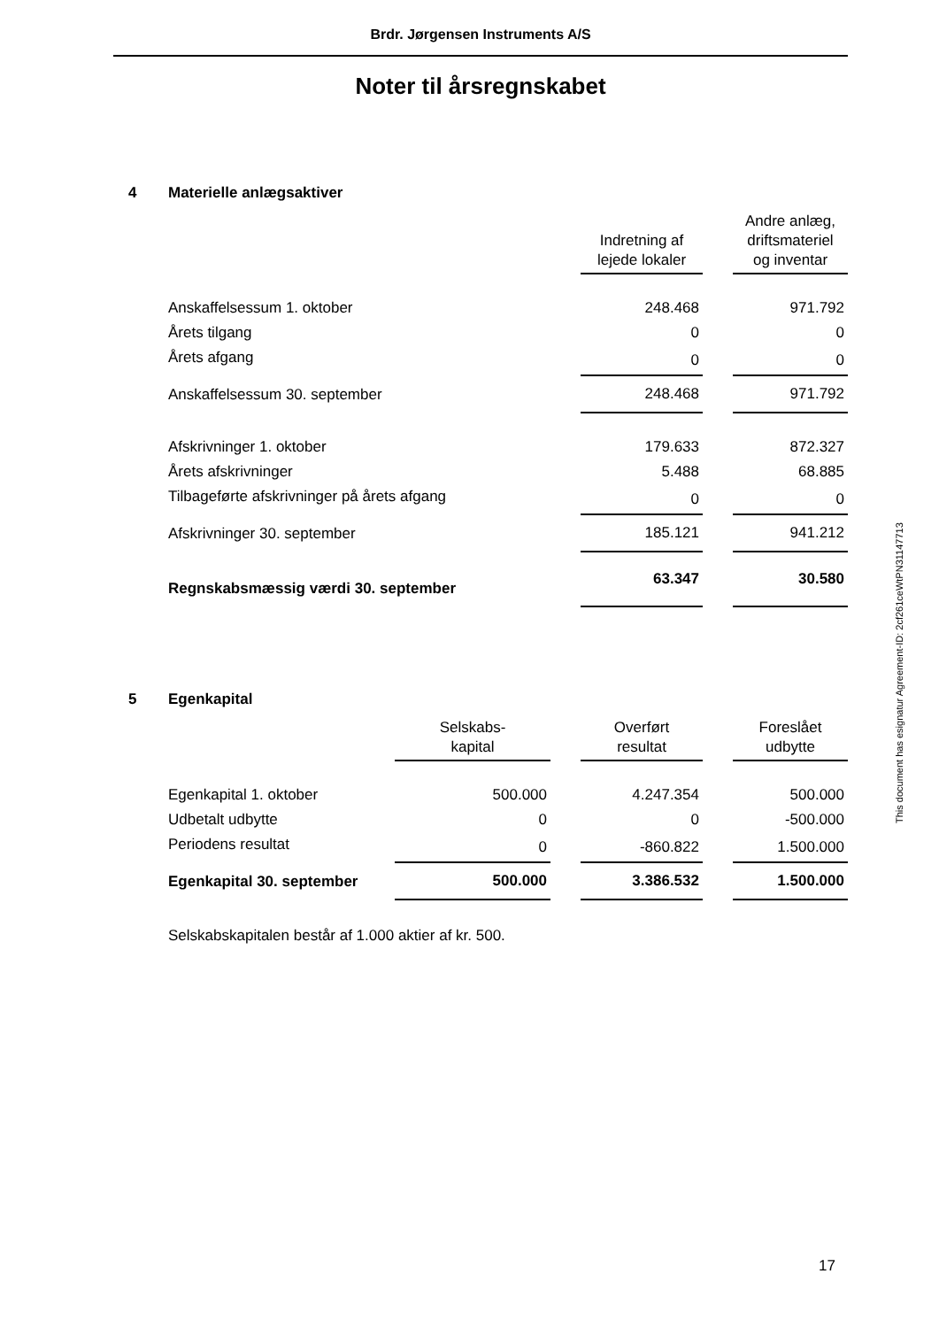Brdr. Jørgensen Instruments A/S
Noter til årsregnskabet
4 Materielle anlægsaktiver
| | Indretning af lejede lokaler | | Andre anlæg, driftsmateriel og inventar |
| Anskaffelsessum 1. oktober | 248.468 | | 971.792 |
| Årets tilgang | 0 | | 0 |
| Årets afgang | 0 | | 0 |
| Anskaffelsessum 30. september | 248.468 | | 971.792 |
| Afskrivninger 1. oktober | 179.633 | | 872.327 |
| Årets afskrivninger | 5.488 | | 68.885 |
| Tilbageførte afskrivninger på årets afgang | 0 | | 0 |
| Afskrivninger 30. september | 185.121 | | 941.212 |
| Regnskabsmæssig værdi 30. september | 63.347 | | 30.580 |
5 Egenkapital
| | Selskabs- kapital | | Overført resultat | | Foreslået udbytte |
| Egenkapital 1. oktober | 500.000 | | 4.247.354 | | 500.000 |
| Udbetalt udbytte | 0 | | 0 | | -500.000 |
| Periodens resultat | 0 | | -860.822 | | 1.500.000 |
| Egenkapital 30. september | 500.000 | | 3.386.532 | | 1.500.000 |
Selskabskapitalen består af 1.000 aktier af kr. 500.
This document has esignatur Agreement-ID: 2cf261ceWtPN31147713
17